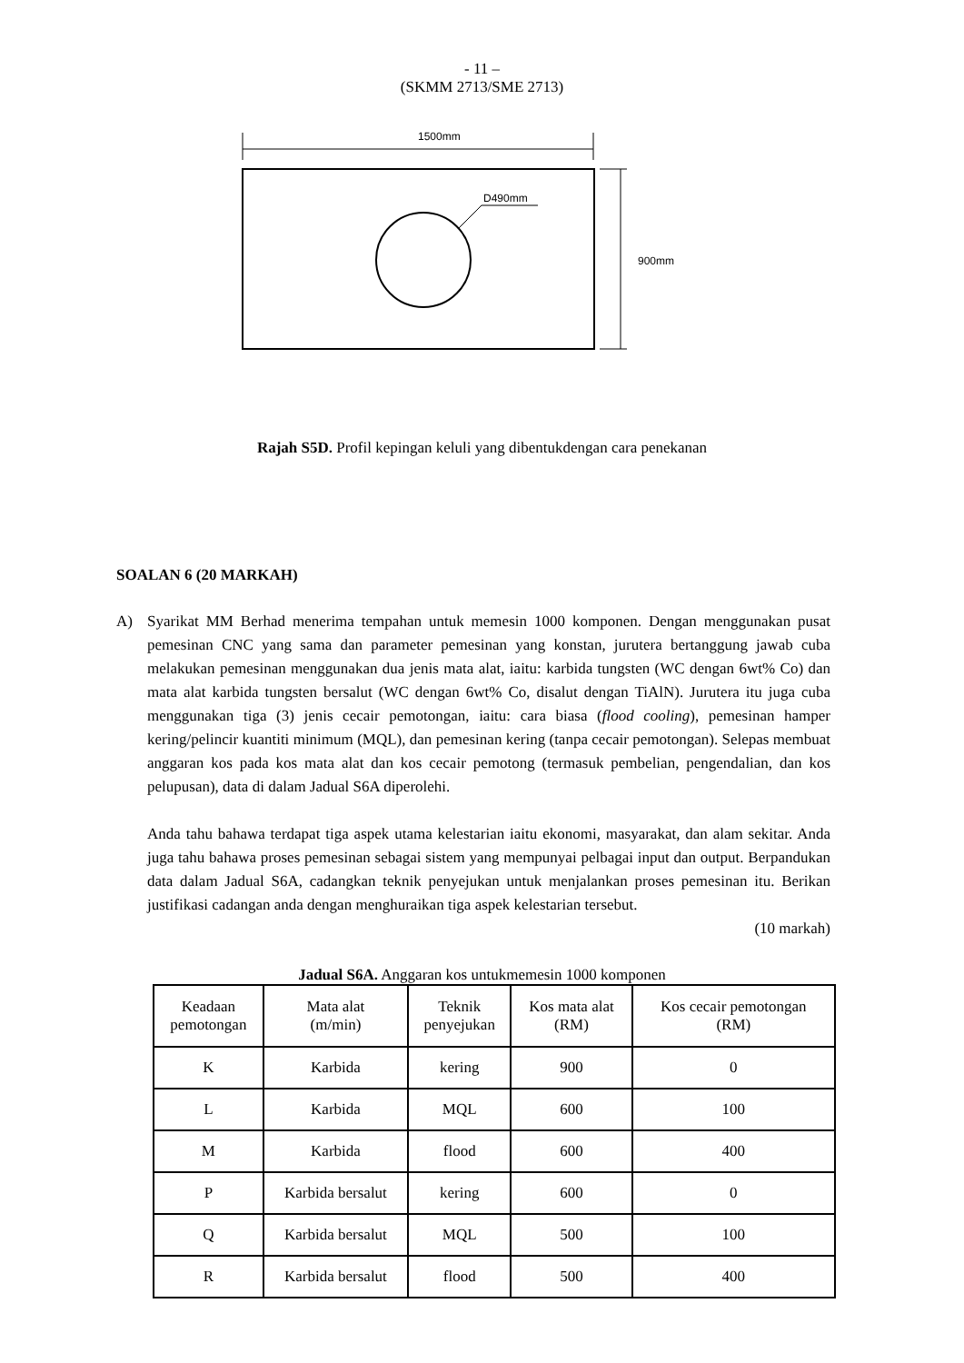- 11 –
(SKMM 2713/SME 2713)
1500mm
D490mm
900mm
Rajah S5D. Profil kepingan keluli yang dibentukdengan cara penekanan
SOALAN 6 (20 MARKAH)
A) Syarikat MM Berhad menerima tempahan untuk memesin 1000 komponen. Dengan menggunakan pusat pemesinan CNC yang sama dan parameter pemesinan yang konstan, jurutera bertanggung jawab cuba melakukan pemesinan menggunakan dua jenis mata alat, iaitu: karbida tungsten (WC dengan 6wt% Co) dan mata alat karbida tungsten bersalut (WC dengan 6wt% Co, disalut dengan TiAlN). Jurutera itu juga cuba menggunakan tiga (3) jenis cecair pemotongan, iaitu: cara biasa (flood cooling), pemesinan hamper kering/pelincir kuantiti minimum (MQL), dan pemesinan kering (tanpa cecair pemotongan). Selepas membuat anggaran kos pada kos mata alat dan kos cecair pemotong (termasuk pembelian, pengendalian, dan kos pelupusan), data di dalam Jadual S6A diperolehi.
Anda tahu bahawa terdapat tiga aspek utama kelestarian iaitu ekonomi, masyarakat, dan alam sekitar. Anda juga tahu bahawa proses pemesinan sebagai sistem yang mempunyai pelbagai input dan output. Berpandukan data dalam Jadual S6A, cadangkan teknik penyejukan untuk menjalankan proses pemesinan itu. Berikan justifikasi cadangan anda dengan menghuraikan tiga aspek kelestarian tersebut.
(10 markah)
Jadual S6A. Anggaran kos untukmemesin 1000 komponen
| Keadaan pemotongan | Mata alat (m/min) | Teknik penyejukan | Kos mata alat (RM) | Kos cecair pemotongan (RM) |
| --- | --- | --- | --- | --- |
| K | Karbida | kering | 900 | 0 |
| L | Karbida | MQL | 600 | 100 |
| M | Karbida | flood | 600 | 400 |
| P | Karbida bersalut | kering | 600 | 0 |
| Q | Karbida bersalut | MQL | 500 | 100 |
| R | Karbida bersalut | flood | 500 | 400 |